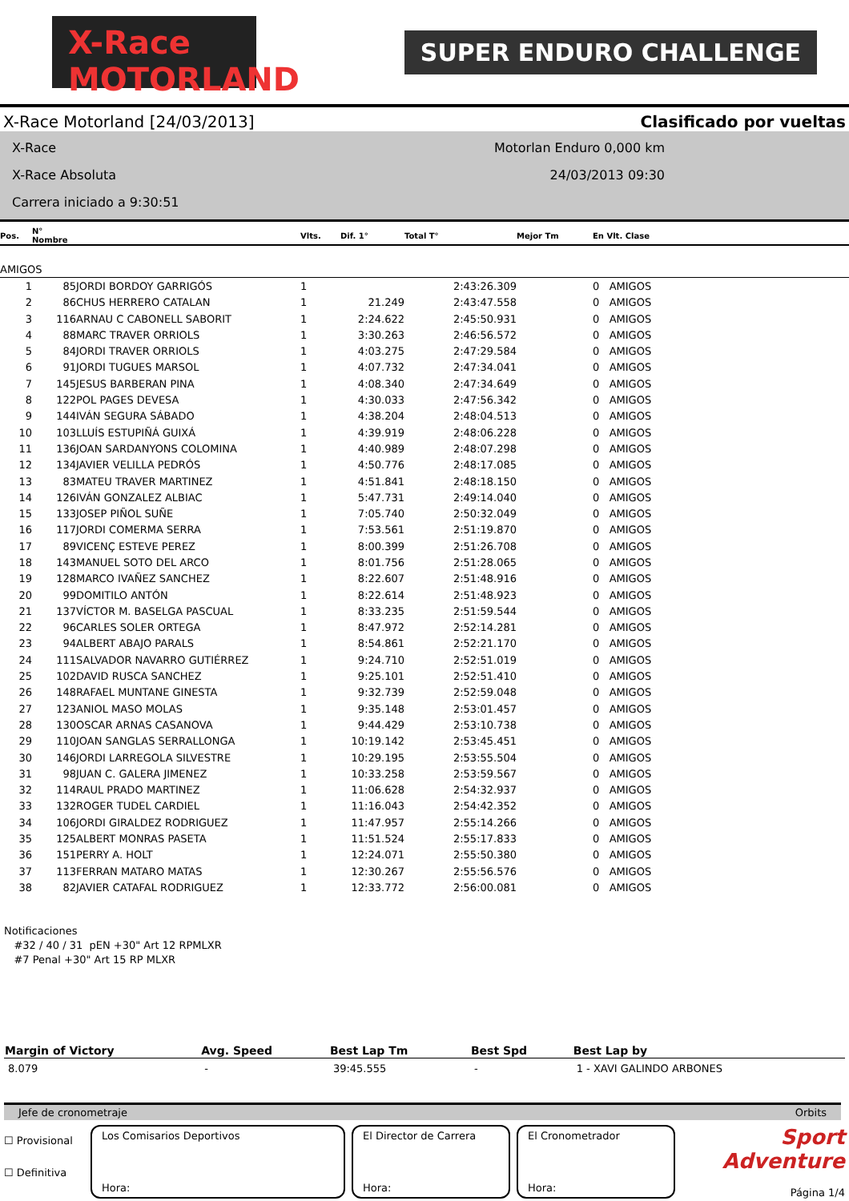X-Race MOTORLAND
SUPER ENDURO CHALLENGE
X-Race Motorland [24/03/2013] Clasificado por vueltas
X-Race Motorlan Enduro 0,000 km
X-Race Absoluta 24/03/2013 09:30
Carrera iniciado a 9:30:51
| Pos. | N° Nombre | | Vlts. | Dif. 1° | Total T° | Mejor Tm | En Vlt. Clase |
| --- | --- | --- | --- | --- | --- | --- | --- |
| AMIGOS | | | | | | | |
| 1 | 85 | JORDI BORDOY GARRIGÓS | 1 | | 2:43:26.309 | | 0 AMIGOS |
| 2 | 86 | CHUS HERRERO CATALAN | 1 | 21.249 | 2:43:47.558 | | 0 AMIGOS |
| 3 | 116 | ARNAU C CABONELL SABORIT | 1 | 2:24.622 | 2:45:50.931 | | 0 AMIGOS |
| 4 | 88 | MARC TRAVER ORRIOLS | 1 | 3:30.263 | 2:46:56.572 | | 0 AMIGOS |
| 5 | 84 | JORDI TRAVER ORRIOLS | 1 | 4:03.275 | 2:47:29.584 | | 0 AMIGOS |
| 6 | 91 | JORDI TUGUES MARSOL | 1 | 4:07.732 | 2:47:34.041 | | 0 AMIGOS |
| 7 | 145 | JESUS BARBERAN PINA | 1 | 4:08.340 | 2:47:34.649 | | 0 AMIGOS |
| 8 | 122 | POL PAGES DEVESA | 1 | 4:30.033 | 2:47:56.342 | | 0 AMIGOS |
| 9 | 144 | IVÁN SEGURA SÁBADO | 1 | 4:38.204 | 2:48:04.513 | | 0 AMIGOS |
| 10 | 103 | LLUÍS ESTUPIÑÁ GUIXÁ | 1 | 4:39.919 | 2:48:06.228 | | 0 AMIGOS |
| 11 | 136 | JOAN SARDANYONS COLOMINA | 1 | 4:40.989 | 2:48:07.298 | | 0 AMIGOS |
| 12 | 134 | JAVIER VELILLA PEDRÓS | 1 | 4:50.776 | 2:48:17.085 | | 0 AMIGOS |
| 13 | 83 | MATEU TRAVER MARTINEZ | 1 | 4:51.841 | 2:48:18.150 | | 0 AMIGOS |
| 14 | 126 | IVÁN GONZALEZ ALBIAC | 1 | 5:47.731 | 2:49:14.040 | | 0 AMIGOS |
| 15 | 133 | JOSEP PIÑOL SUÑE | 1 | 7:05.740 | 2:50:32.049 | | 0 AMIGOS |
| 16 | 117 | JORDI COMERMA SERRA | 1 | 7:53.561 | 2:51:19.870 | | 0 AMIGOS |
| 17 | 89 | VICENÇ ESTEVE PEREZ | 1 | 8:00.399 | 2:51:26.708 | | 0 AMIGOS |
| 18 | 143 | MANUEL SOTO DEL ARCO | 1 | 8:01.756 | 2:51:28.065 | | 0 AMIGOS |
| 19 | 128 | MARCO IVAÑEZ SANCHEZ | 1 | 8:22.607 | 2:51:48.916 | | 0 AMIGOS |
| 20 | 99 | DOMITILO ANTÓN | 1 | 8:22.614 | 2:51:48.923 | | 0 AMIGOS |
| 21 | 137 | VÍCTOR M. BASELGA PASCUAL | 1 | 8:33.235 | 2:51:59.544 | | 0 AMIGOS |
| 22 | 96 | CARLES SOLER ORTEGA | 1 | 8:47.972 | 2:52:14.281 | | 0 AMIGOS |
| 23 | 94 | ALBERT ABAJO PARALS | 1 | 8:54.861 | 2:52:21.170 | | 0 AMIGOS |
| 24 | 111 | SALVADOR NAVARRO GUTIÉRREZ | 1 | 9:24.710 | 2:52:51.019 | | 0 AMIGOS |
| 25 | 102 | DAVID RUSCA SANCHEZ | 1 | 9:25.101 | 2:52:51.410 | | 0 AMIGOS |
| 26 | 148 | RAFAEL MUNTANE GINESTA | 1 | 9:32.739 | 2:52:59.048 | | 0 AMIGOS |
| 27 | 123 | ANIOL MASO MOLAS | 1 | 9:35.148 | 2:53:01.457 | | 0 AMIGOS |
| 28 | 130 | OSCAR ARNAS CASANOVA | 1 | 9:44.429 | 2:53:10.738 | | 0 AMIGOS |
| 29 | 110 | JOAN SANGLAS SERRALLONGA | 1 | 10:19.142 | 2:53:45.451 | | 0 AMIGOS |
| 30 | 146 | JORDI LARREGOLA SILVESTRE | 1 | 10:29.195 | 2:53:55.504 | | 0 AMIGOS |
| 31 | 98 | JUAN C. GALERA JIMENEZ | 1 | 10:33.258 | 2:53:59.567 | | 0 AMIGOS |
| 32 | 114 | RAUL PRADO MARTINEZ | 1 | 11:06.628 | 2:54:32.937 | | 0 AMIGOS |
| 33 | 132 | ROGER TUDEL CARDIEL | 1 | 11:16.043 | 2:54:42.352 | | 0 AMIGOS |
| 34 | 106 | JORDI GIRALDEZ RODRIGUEZ | 1 | 11:47.957 | 2:55:14.266 | | 0 AMIGOS |
| 35 | 125 | ALBERT MONRAS PASETA | 1 | 11:51.524 | 2:55:17.833 | | 0 AMIGOS |
| 36 | 151 | PERRY A. HOLT | 1 | 12:24.071 | 2:55:50.380 | | 0 AMIGOS |
| 37 | 113 | FERRAN MATARO MATAS | 1 | 12:30.267 | 2:55:56.576 | | 0 AMIGOS |
| 38 | 82 | JAVIER CATAFAL RODRIGUEZ | 1 | 12:33.772 | 2:56:00.081 | | 0 AMIGOS |
Notificaciones
#32 / 40 / 31 pEN +30" Art 12 RPMLXR
#7 Penal +30" Art 15 RP MLXR
| Margin of Victory | Avg. Speed | Best Lap Tm | Best Spd | Best Lap by |
| --- | --- | --- | --- | --- |
| 8.079 | - | 39:45.555 | - | 1 - XAVI GALINDO ARBONES |
Jefe de cronometraje Orbits
☐ Provisional
☐ Definitiva
Los Comisarios Deportivos
Hora:
El Director de Carrera
Hora:
El Cronometrador
Hora:
Sport Adventure
Página 1/4